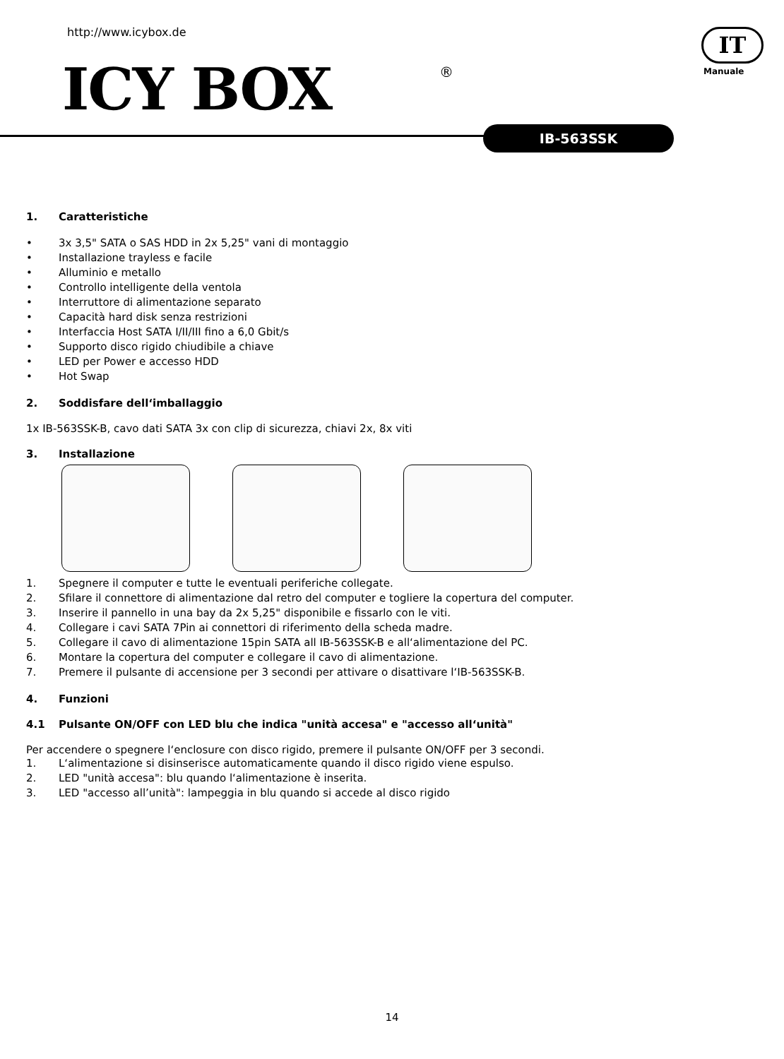http://www.icybox.de
ICY BOX ®
IT
Manuale
IB-563SSK
1. Caratteristiche
• 3x 3,5" SATA o SAS HDD in 2x 5,25" vani di montaggio
• Installazione trayless e facile
• Alluminio e metallo
• Controllo intelligente della ventola
• Interruttore di alimentazione separato
• Capacità hard disk senza restrizioni
• Interfaccia Host SATA I/II/III fino a 6,0 Gbit/s
• Supporto disco rigido chiudibile a chiave
• LED per Power e accesso HDD
• Hot Swap
2. Soddisfare dell‘imballaggio
1x IB-563SSK-B, cavo dati SATA 3x con clip di sicurezza, chiavi 2x, 8x viti
3. Installazione
1. Spegnere il computer e tutte le eventuali periferiche collegate.
2. Sfilare il connettore di alimentazione dal retro del computer e togliere la copertura del computer.
3. Inserire il pannello in una bay da 2x 5,25" disponibile e fissarlo con le viti.
4. Collegare i cavi SATA 7Pin ai connettori di riferimento della scheda madre.
5. Collegare il cavo di alimentazione 15pin SATA all IB-563SSK-B e all‘alimentazione del PC.
6. Montare la copertura del computer e collegare il cavo di alimentazione.
7. Premere il pulsante di accensione per 3 secondi per attivare o disattivare l‘IB-563SSK-B.
4. Funzioni
4.1 Pulsante ON/OFF con LED blu che indica "unità accesa" e "accesso all‘unità"
Per accendere o spegnere l‘enclosure con disco rigido, premere il pulsante ON/OFF per 3 secondi.
1. L‘alimentazione si disinserisce automaticamente quando il disco rigido viene espulso.
2. LED "unità accesa": blu quando l‘alimentazione è inserita.
3. LED "accesso all’unità": lampeggia in blu quando si accede al disco rigido
14